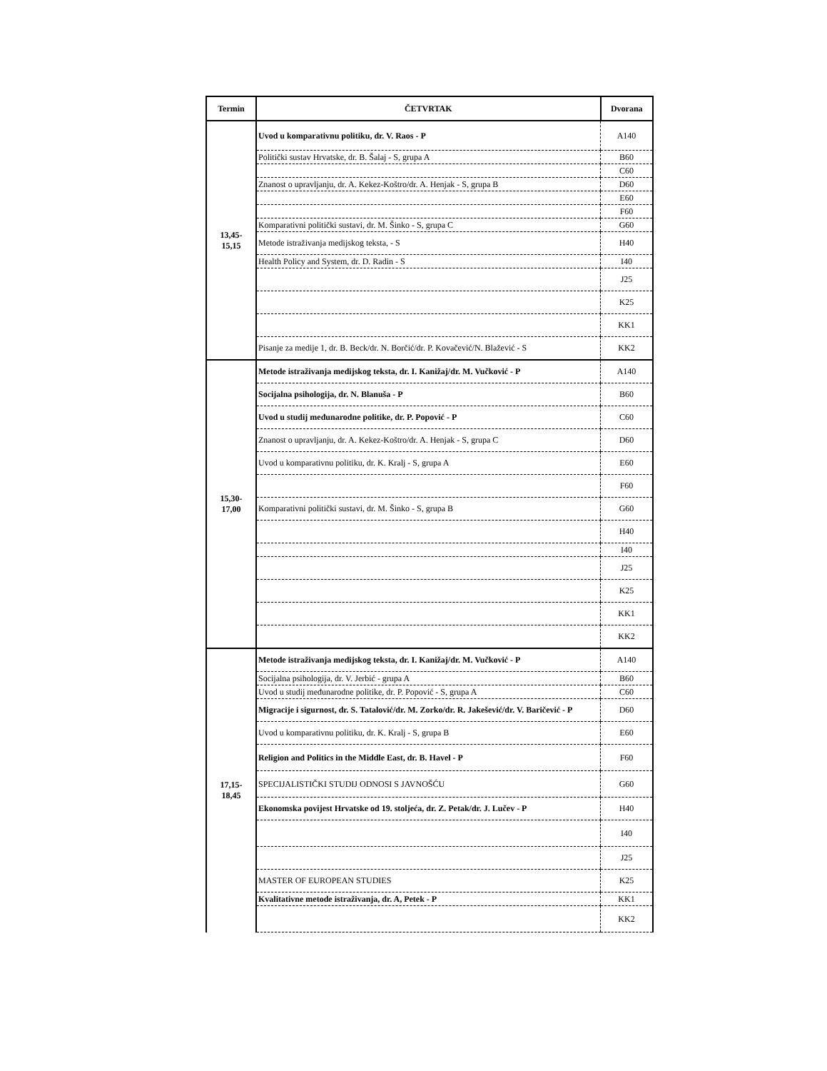| Termin | ČETVRTAK | Dvorana |
| --- | --- | --- |
| 13,45- 15,15 | Uvod u komparativnu politiku, dr. V. Raos - P | A140 |
| | Politički sustav Hrvatske, dr. B. Šalaj - S, grupa A | B60 |
| | | C60 |
| | Znanost o upravljanju, dr. A. Kekez-Koštro/dr. A. Henjak - S, grupa B | D60 |
| | | E60 |
| | | F60 |
| | Komparativni politički sustavi, dr. M. Šinko - S, grupa C | G60 |
| | Metode istraživanja medijskog teksta, - S | H40 |
| | Health Policy and System, dr. D. Radin - S | I40 |
| | | J25 |
| | | K25 |
| | | KK1 |
| | Pisanje za medije 1, dr. B. Beck/dr. N. Borčić/dr. P. Kovačević/N. Blažević - S | KK2 |
| 15,30- 17,00 | Metode istraživanja medijskog teksta, dr. I. Kanižaj/dr. M. Vučković - P | A140 |
| | Socijalna psihologija, dr. N. Blanuša - P | B60 |
| | Uvod u studij međunarodne politike, dr. P. Popović - P | C60 |
| | Znanost o upravljanju, dr. A. Kekez-Koštro/dr. A. Henjak - S, grupa C | D60 |
| | Uvod u komparativnu politiku, dr. K. Kralj - S, grupa A | E60 |
| | | F60 |
| | Komparativni politički sustavi, dr. M. Šinko - S, grupa B | G60 |
| | | H40 |
| | | I40 |
| | | J25 |
| | | K25 |
| | | KK1 |
| | | KK2 |
| 17,15- 18,45 | Metode istraživanja medijskog teksta, dr. I. Kanižaj/dr. M. Vučković - P | A140 |
| | Socijalna psihologija, dr. V. Jerbić - grupa A | B60 |
| | Uvod u studij međunarodne politike, dr. P. Popović - S, grupa A | C60 |
| | Migracije i sigurnost, dr. S. Tatalović/dr. M. Zorko/dr. R. Jakešević/dr. V. Baričević - P | D60 |
| | Uvod u komparativnu politiku, dr. K. Kralj - S, grupa B | E60 |
| | Religion and Politics in the Middle East, dr. B. Havel - P | F60 |
| | SPECIJALISTIČKI STUDIJ ODNOSI S JAVNOŠĆU | G60 |
| | Ekonomska povijest Hrvatske od 19. stoljeća, dr. Z. Petak/dr. J. Lučev - P | H40 |
| | | I40 |
| | | J25 |
| | MASTER OF EUROPEAN STUDIES | K25 |
| | Kvalitativne metode istraživanja, dr. A, Petek - P | KK1 |
| | | KK2 |